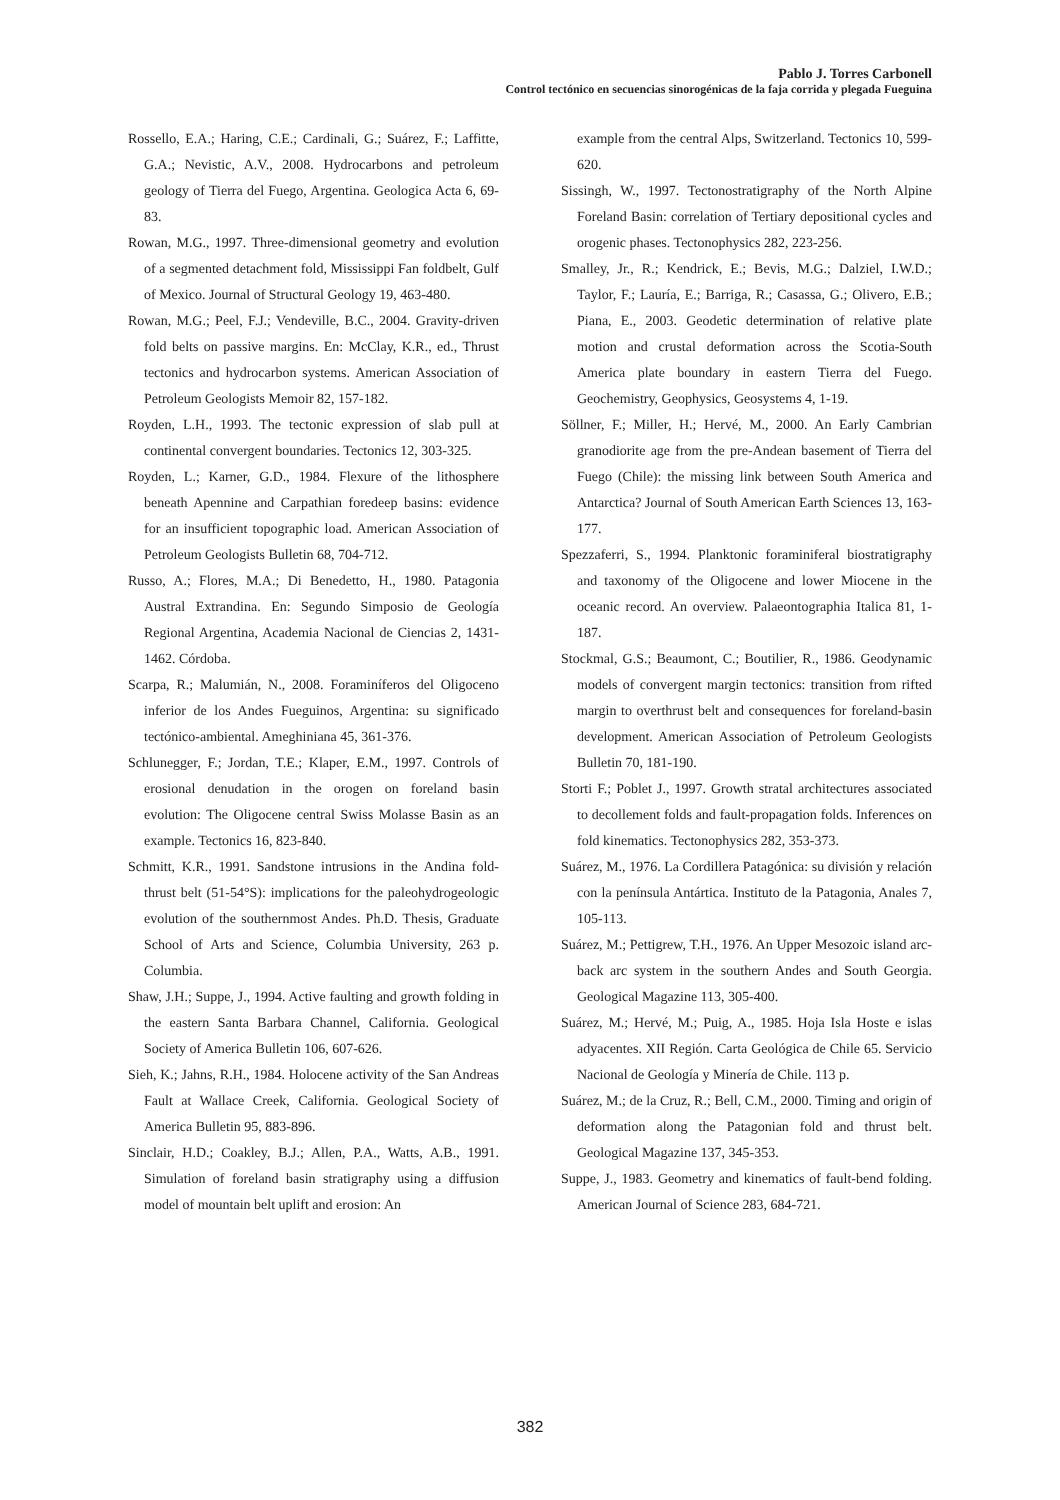Pablo J. Torres Carbonell
Control tectónico en secuencias sinorogénicas de la faja corrida y plegada Fueguina
Rossello, E.A.; Haring, C.E.; Cardinali, G.; Suárez, F.; Laffitte, G.A.; Nevistic, A.V., 2008. Hydrocarbons and petroleum geology of Tierra del Fuego, Argentina. Geologica Acta 6, 69-83.
Rowan, M.G., 1997. Three-dimensional geometry and evolution of a segmented detachment fold, Mississippi Fan foldbelt, Gulf of Mexico. Journal of Structural Geology 19, 463-480.
Rowan, M.G.; Peel, F.J.; Vendeville, B.C., 2004. Gravity-driven fold belts on passive margins. En: McClay, K.R., ed., Thrust tectonics and hydrocarbon systems. American Association of Petroleum Geologists Memoir 82, 157-182.
Royden, L.H., 1993. The tectonic expression of slab pull at continental convergent boundaries. Tectonics 12, 303-325.
Royden, L.; Karner, G.D., 1984. Flexure of the lithosphere beneath Apennine and Carpathian foredeep basins: evidence for an insufficient topographic load. American Association of Petroleum Geologists Bulletin 68, 704-712.
Russo, A.; Flores, M.A.; Di Benedetto, H., 1980. Patagonia Austral Extrandina. En: Segundo Simposio de Geología Regional Argentina, Academia Nacional de Ciencias 2, 1431-1462. Córdoba.
Scarpa, R.; Malumián, N., 2008. Foraminíferos del Oligoceno inferior de los Andes Fueguinos, Argentina: su significado tectónico-ambiental. Ameghiniana 45, 361-376.
Schlunegger, F.; Jordan, T.E.; Klaper, E.M., 1997. Controls of erosional denudation in the orogen on foreland basin evolution: The Oligocene central Swiss Molasse Basin as an example. Tectonics 16, 823-840.
Schmitt, K.R., 1991. Sandstone intrusions in the Andina fold-thrust belt (51-54°S): implications for the paleohydrogeologic evolution of the southernmost Andes. Ph.D. Thesis, Graduate School of Arts and Science, Columbia University, 263 p. Columbia.
Shaw, J.H.; Suppe, J., 1994. Active faulting and growth folding in the eastern Santa Barbara Channel, California. Geological Society of America Bulletin 106, 607-626.
Sieh, K.; Jahns, R.H., 1984. Holocene activity of the San Andreas Fault at Wallace Creek, California. Geological Society of America Bulletin 95, 883-896.
Sinclair, H.D.; Coakley, B.J.; Allen, P.A., Watts, A.B., 1991. Simulation of foreland basin stratigraphy using a diffusion model of mountain belt uplift and erosion: An
example from the central Alps, Switzerland. Tectonics 10, 599-620.
Sissingh, W., 1997. Tectonostratigraphy of the North Alpine Foreland Basin: correlation of Tertiary depositional cycles and orogenic phases. Tectonophysics 282, 223-256.
Smalley, Jr., R.; Kendrick, E.; Bevis, M.G.; Dalziel, I.W.D.; Taylor, F.; Lauría, E.; Barriga, R.; Casassa, G.; Olivero, E.B.; Piana, E., 2003. Geodetic determination of relative plate motion and crustal deformation across the Scotia-South America plate boundary in eastern Tierra del Fuego. Geochemistry, Geophysics, Geosystems 4, 1-19.
Söllner, F.; Miller, H.; Hervé, M., 2000. An Early Cambrian granodiorite age from the pre-Andean basement of Tierra del Fuego (Chile): the missing link between South America and Antarctica? Journal of South American Earth Sciences 13, 163-177.
Spezzaferri, S., 1994. Planktonic foraminiferal biostratigraphy and taxonomy of the Oligocene and lower Miocene in the oceanic record. An overview. Palaeontographia Italica 81, 1-187.
Stockmal, G.S.; Beaumont, C.; Boutilier, R., 1986. Geodynamic models of convergent margin tectonics: transition from rifted margin to overthrust belt and consequences for foreland-basin development. American Association of Petroleum Geologists Bulletin 70, 181-190.
Storti F.; Poblet J., 1997. Growth stratal architectures associated to decollement folds and fault-propagation folds. Inferences on fold kinematics. Tectonophysics 282, 353-373.
Suárez, M., 1976. La Cordillera Patagónica: su división y relación con la península Antártica. Instituto de la Patagonia, Anales 7, 105-113.
Suárez, M.; Pettigrew, T.H., 1976. An Upper Mesozoic island arc-back arc system in the southern Andes and South Georgia. Geological Magazine 113, 305-400.
Suárez, M.; Hervé, M.; Puig, A., 1985. Hoja Isla Hoste e islas adyacentes. XII Región. Carta Geológica de Chile 65. Servicio Nacional de Geología y Minería de Chile. 113 p.
Suárez, M.; de la Cruz, R.; Bell, C.M., 2000. Timing and origin of deformation along the Patagonian fold and thrust belt. Geological Magazine 137, 345-353.
Suppe, J., 1983. Geometry and kinematics of fault-bend folding. American Journal of Science 283, 684-721.
382